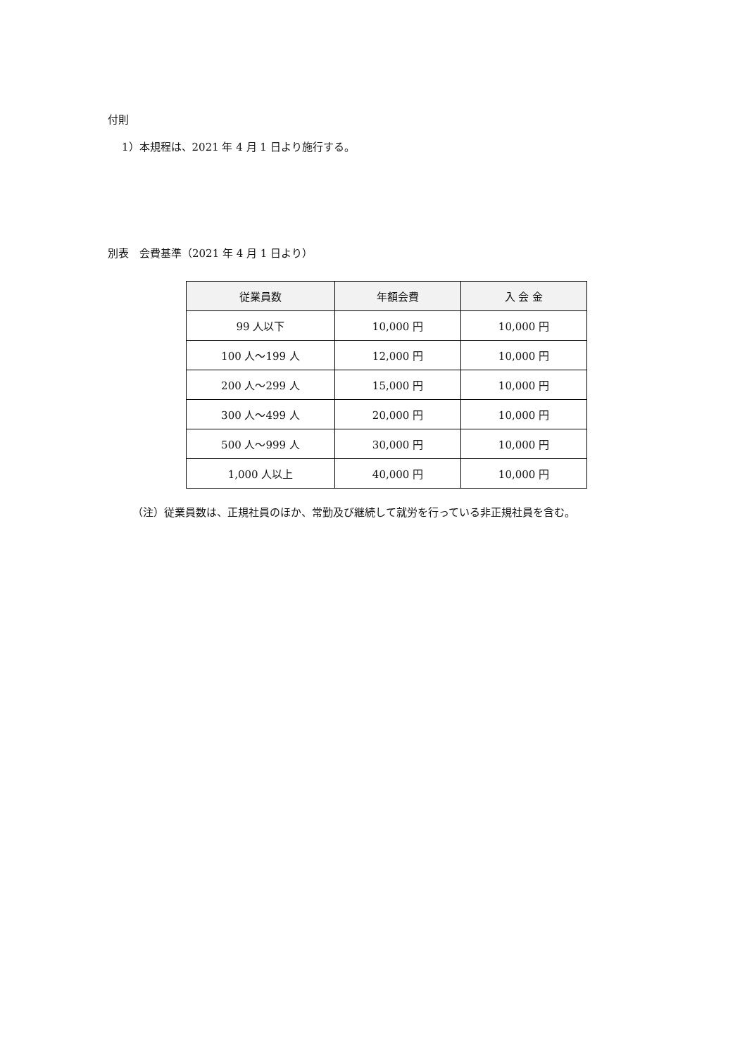付則
1）本規程は、2021 年 4 月 1 日より施行する。
別表　会費基準（2021 年 4 月 1 日より）
| 従業員数 | 年額会費 | 入 会 金 |
| --- | --- | --- |
| 99 人以下 | 10,000 円 | 10,000 円 |
| 100 人～199 人 | 12,000 円 | 10,000 円 |
| 200 人～299 人 | 15,000 円 | 10,000 円 |
| 300 人～499 人 | 20,000 円 | 10,000 円 |
| 500 人～999 人 | 30,000 円 | 10,000 円 |
| 1,000 人以上 | 40,000 円 | 10,000 円 |
（注）従業員数は、正規社員のほか、常勤及び継続して就労を行っている非正規社員を含む。